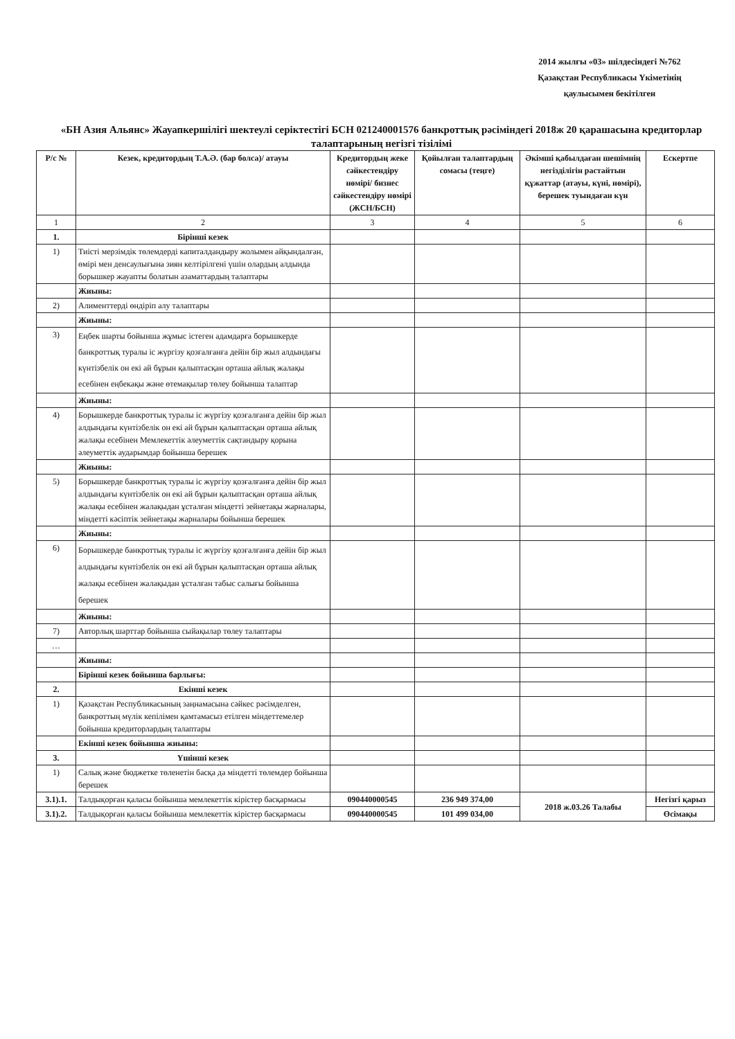2014 жылғы «03» шілдесіндегі №762
Қазақстан Республикасы Үкіметінің
қаулысымен бекітілген
«БН Азия Альянс» Жауапкершілігі шектеулі серіктестігі БСН 021240001576 банкроттық рәсіміндегі 2018ж 20 қарашасына кредиторлар талаптарының негізгі тізілімі
| Р/с № | Кезек, кредитордың Т.А.Ә. (бар болса)/ атауы | Кредитордың жеке сәйкестендіру нөмірі/ бизнес сәйкестендіру нөмірі (ЖСН/БСН) | Қойылған талаптардың сомасы (теңге) | Әкімші қабылдаған шешімнің негізділігін растайтын құжаттар (атауы, күні, нөмірі), берешек туындаған күн | Ескертпе |
| --- | --- | --- | --- | --- | --- |
| 1 | 2 | 3 | 4 | 5 | 6 |
| 1. | Бірінші кезек | | | | |
| 1) | Тиісті мерзімдік төлемдерді капиталдандыру жолымен айқындалған, өмірі мен денсаулығына зиян келтірілгені үшін олардың алдында борышкер жауапты болатын азаматтардың талаптары | | | | |
| | Жиыны: | | | | |
| 2) | Алименттерді өндіріп алу талаптары | | | | |
| | Жиыны: | | | | |
| 3) | Еңбек шарты бойынша жұмыс істеген адамдарға борышкерде банкроттық туралы іс жүргізу қозғалғанға дейін бір жыл алдындағы күнтізбелік он екі ай бұрын қалыптасқан орташа айлық жалақы есебінен еңбекақы және өтемақылар төлеу бойынша талаптар | | | | |
| | Жиыны: | | | | |
| 4) | Борышкерде банкроттық туралы іс жүргізу қозғалғанға дейін бір жыл алдындағы күнтізбелік он екі ай бұрын қалыптасқан орташа айлық жалақы есебінен Мемлекеттік әлеуметтік сақтандыру қорына әлеуметтік аударымдар бойынша берешек | | | | |
| | Жиыны: | | | | |
| 5) | Борышкерде банкроттық туралы іс жүргізу қозғалғанға дейін бір жыл алдындағы күнтізбелік он екі ай бұрын қалыптасқан орташа айлық жалақы есебінен жалақыдан ұсталған міндетті зейнетақы жарналары, міндетті кәсіптік зейнетақы жарналары бойынша берешек | | | | |
| | Жиыны: | | | | |
| 6) | Борышкерде банкроттық туралы іс жүргізу қозғалғанға дейін бір жыл алдындағы күнтізбелік он екі ай бұрын қалыптасқан орташа айлық жалақы есебінен жалақыдан ұсталған табыс салығы бойынша берешек | | | | |
| | Жиыны: | | | | |
| 7) | Авторлық шарттар бойынша сыйақылар төлеу талаптары | | | | |
| … | | | | | |
| | Жиыны: | | | | |
| | Бірінші кезек бойынша барлығы: | | | | |
| 2. | Екінші кезек | | | | |
| 1) | Қазақстан Республикасының заңнамасына сәйкес рәсімделген, банкроттың мүлік кепілімен қамтамасыз етілген міндеттемелер бойынша кредиторлардың талаптары | | | | |
| | Екінші кезек бойынша жиыны: | | | | |
| 3. | Үшінші кезек | | | | |
| 1) | Салық және бюджетке төленетін басқа да міндетті төлемдер бойынша берешек | | | | |
| 3.1).1. | Талдықорған қаласы бойынша мемлекеттік кірістер басқармасы | 090440000545 | 236 949 374,00 | 2018 ж.03.26 Талабы | Негізгі қарыз |
| 3.1).2. | Талдықорған қаласы бойынша мемлекеттік кірістер басқармасы | 090440000545 | 101 499 034,00 | | Өсімақы |